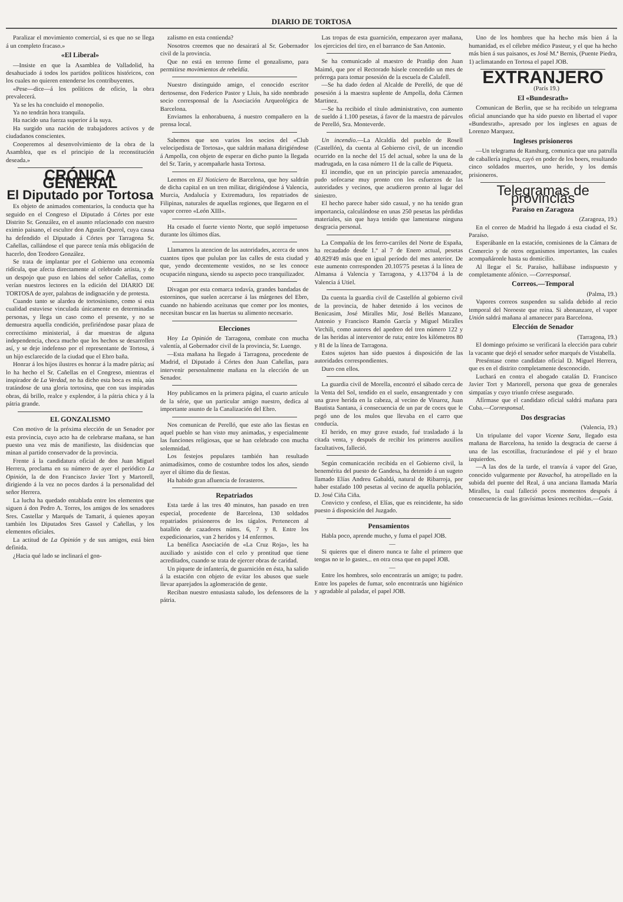DIARIO DE TORTOSA
Paralizar el movimiento comercial, si es que no se llega á un completo fracaso.»
«El Liberal»
—Insiste en que la Asamblea de Valladolid, ha desahuciado á todos los partidos políticos históricos, con los cuales no quieren entenderse los contribuyentes.
«Pese—dice—á los políticos de oficio, la obra prevalecerá.
Ya se les ha concluido el monopolio.
Ya no tendrán hora tranquila.
Ha nacido una fuerza superior á la suya.
Ha surgido una nación de trabajadores activos y de ciudadanos conscientes.
Cooperemos al desenvolvimiento de la obra de la Asamblea, que es el principio de la reconstitución deseada.»
CRÓNICA GENERAL
El Diputado por Tortosa
Es objeto de animados comentarios, la conducta que ha seguido en el Congreso el Diputado á Córtes por este Distrito Sr. González, en el asunto relacionado con nuestro eximio paisano, el escultor don Agustín Querol, cuya causa ha defendido el Diputado á Córtes por Tarragona Sr. Cañellas, callándose el que parece tenía más obligación de hacerlo, don Teodoro González.
Se trata de implantar por el Gobierno una economía ridícula, que afecta directamente al celebrado artista, y de un despojo que puso en labios del señor Cañellas, como verían nuestros lectores en la edición del DIARIO DE TORTOSA de ayer, palabras de indignación y de protesta.
Cuando tanto se alardea de tortosinismo, como si esta cualidad estuviese vinculada únicamente en determinadas personas, y llega un caso como el presente, y no se demuestra aquella condición, prefiriéndose pasar plaza de correctísimo ministerial, á dar muestras de alguna independencia, choca mucho que los hechos se desarrollen así, y se deje indefenso por el representante de Tortosa, á un hijo esclarecido de la ciudad que el Ebro baña.
Honrar á los hijos ilustres es honrar á la madre pátria; así lo ha hecho el Sr. Cañellas en el Congreso, mientras el inspirador de La Verdad, no ha dicho esta boca es mía, aún tratándose de una gloria tortosina, que con sus inspiradas obras, dá brillo, realce y explendor, á la pátria chica y á la pátria grande.
EL GONZALISMO
Con motivo de la próxima elección de un Senador por esta provincia, cuyo acto ha de celebrarse mañana, se han puesto una vez más de manifiesto, las disidencias que minan al partido conservador de la provincia.
Frente á la candidatura oficial de don Juan Miguel Herrera, proclama en su número de ayer el periódico La Opinión, la de don Francisco Javier Tort y Martorell, dirigiendo á la vez no pocos dardos á la personalidad del señor Herrera.
La lucha ha quedado entablada entre los elementos que siguen á don Pedro A. Torres, los amigos de los senadores Sres. Castellar y Marqués de Tamarit, á quienes apoyan también los Diputados Sres Gassol y Cañellas, y los elementos oficiales.
La actitud de La Opinión y de sus amigos, está bien definida.
¿Hacia qué lado se inclinará el gon-
zalismo en esta contienda?
Nosotros creemos que no desairará al Sr. Gobernador civil de la provincia.
Que no está en terreno firme el gonzalismo, para permitirse movimientos de rebeldía.
Nuestro distinguido amigo, el conocido escritor dertosense, don Federico Pastor y Lluis, ha sido nombrado socio corresponsal de la Asociación Arqueológica de Barcelona.
Enviamos la enhorabuena, á nuestro compañero en la prensa local.
Sabemos que son varios los socios del «Club velocipedista de Tortosa», que saldrán mañana dirigiéndose á Ampolla, con objeto de esperar en dicho punto la llegada del Sr. Tarín, y acompañarle hasta Tortosa.
Leemos en El Noticiero de Barcelona, que hoy saldrán de dicha capital en un tren militar, dirigiéndose á Valencia, Murcia, Andalucía y Extremadura, los repatriados de Filipinas, naturales de aquellas regiones, que llegaron en el vapor correo «León XIII».
Ha cesado el fuerte viento Norte, que sopló impetuoso durante los últimos días.
Llamamos la atencion de las autoridades, acerca de unos cuantos tipos que pululan por las calles de esta ciudad y que, yendo decentemente vestidos, no se les conoce ocupación ninguna, siendo su aspecto poco tranquilizador.
Divagan por esta comarca todavía, grandes bandadas de estorninos, que suelen acercarse á las márgenes del Ebro, cuando no habiendo aceitunas que comer por los montes, necesitan buscar en las huertas su alimento necesario.
Elecciones
Hoy La Opinión de Tarragona, combate con mucha valentía, al Gobernador civil de la provincia, Sr. Luengo.
—Esta mañana ha llegado á Tarragona, procedente de Madrid, el Diputado á Córtes don Juan Cañellas, para intervenir personalmente mañana en la elección de un Senador.
Hoy publicamos en la primera página, el cuarto artículo de la série, que un particular amigo nuestro, dedica al importante asunto de la Canalización del Ebro.
Nos comunican de Perelló, que este año las fiestas en aquel pueblo se han visto muy animadas, y especialmente las funciones religiosas, que se han celebrado con mucha solemnidad.
Los festejos populares también han resultado animadísimos, como de costumbre todos los años, siendo ayer el último dia de fiestas.
Ha habido gran afluencia de forasteros.
Repatriados
Esta tarde á las tres 40 minutos, han pasado en tren especial, procedente de Barcelona, 130 soldados repatriados prisioneros de los tágalos. Pertenecen al batallón de cazadores núms. 6, 7 y 8. Entre los expedicionarios, van 2 heridos y 14 enfermos.
La benéfica Asociación de «La Cruz Roja», les ha auxiliado y asistido con el celo y prontitud que tiene acreditados, cuando se trata de ejercer obras de caridad.
Un piquete de infantería, de guarnición en ésta, ha salido á la estación con objeto de evitar los abusos que suele llevar aparejados la aglomeración de gente.
Reciban nuestro entusiasta saludo, los defensores de la pátria.
Las tropas de esta guarnición, empezaron ayer mañana, los ejercicios del tiro, en el barranco de San Antonio.
Se ha comunicado al maestro de Pratdip don Juan Maimó, que por el Rectorado hásele concedido un mes de prórroga para tomar posesión de la escuela de Calafell.
—Se ha dado órden al Alcalde de Perelló, de que dé posesión á la maestra suplente de Ampolla, doña Cármen Martinez.
—Se ha recibido el título administrativo, con aumento de sueldo á 1.100 pesetas, á favor de la maestra de párvulos de Perelló, Sra. Monteverde.
Un incendio.—La Alcaldía del pueblo de Rosell (Castellón), da cuenta al Gobierno civil, de un incendio ocurrido en la noche del 15 del actual, sobre la una de la madrugada, en la casa número 11 de la calle de Piqueta.
El incendio, que en un principio parecía amenazador, pudo sofocarse muy pronto con los esfuerzos de las autoridades y vecinos, que acudieron pronto al lugar del siniestro.
El hecho parece haber sido casual, y no ha tenido gran importancia, calculándose en unas 250 pesetas las pérdidas materiales, sin que haya tenido que lamentarse ninguna desgracia personal.
La Compañía de los ferro-carriles del Norte de España, ha recaudado desde 1.º al 7 de Enero actual, pesetas 40.829'49 más que en igual período del mes anterior. De este aumento corresponden 20.105'75 pesetas á la línea de Almansa á Valencia y Tarragona, y 4.137'04 á la de Valencia á Utiel.
Da cuenta la guardia civil de Castellón al gobierno civil de la provincia, de haber detenido á los vecinos de Benicasim, José Miralles Mir, José Bellés Manzano, Antonio y Francisco Ramón García y Miguel Miralles Virchili, como autores del apedreo del tren número 122 y de las heridas al interventor de ruta; entre los kilómetros 80 y 81 de la línea de Tarragona.
Estos sujetos han sido puestos á disposición de las autoridades correspondientes.
Duro con ellos.
La guardia civil de Morella, encontró el sábado cerca de la Venta del Sol, tendido en el suelo, ensangrentado y con una grave herida en la cabeza, al vecino de Vinaroz, Juan Bautista Santana, á consecuencia de un par de coces que le pegó uno de los mulos que llevaba en el carro que conducía.
El herido, en muy grave estado, fué trasladado á la citada venta, y después de recibir los primeros auxilios facultativos, falleció.
Según comunicación recibida en el Gobierno civil, la benemérita del puesto de Gandesa, ha detenido á un sugeto llamado Elías Andreu Gabaldá, natural de Ribarroja, por haber estafado 100 pesetas al vecino de aquella población, D. José Ciña Ciña.
Convicto y confeso, el Elías, que es reincidente, ha sido puesto á disposición del Juzgado.
Pensamientos
Habla poco, aprende mucho, y fuma el papel JOB.
—
Si quieres que el dinero nunca te falte el primero que tengas no te lo gastes... en otra cosa que en papel JOB.
—
Entre los hombres, solo encontrarás un amigo; tu padre. Entre los papeles de fumar, solo encontrarás uno higiénico y agradable al paladar, el papel JOB.
Uno de los hombres que ha hecho más bien á la humanidad, es el célebre médico Pasteur, y el que ha hecho más bien á sus paisanos, es José M.ª Bernis, (Puente Piedra, 1) aclimatando en Tortosa el papel JOB.
EXTRANJERO
(París 19.)
El «Bundesrath»
Comunican de Berlin, que se ha recibido un telegrama oficial anunciando que ha sido puesto en libertad el vapor «Bundesrath», apresado por los ingleses en aguas de Lorenzo Marquez.
Ingleses prisioneros
—Un telegrama de Ranshurg, comunica que una patrulla de caballería inglesa, cayó en poder de los boers, resultando cinco soldados muertos, uno herido, y los demás prisioneros.
Telegramas de provincias
Paraíso en Zaragoza
(Zaragoza, 19.)
En el correo de Madrid ha llegado á esta ciudad el Sr. Paraíso.
Esperábanle en la estación, comisiones de la Cámara de Comercio y de otros organismos importantes, las cuales acompañáronle hasta su domicilio.
Al llegar el Sr. Paraíso, hallábase indispuesto y completamente afónico. —Corresponsal.
Correos.—Temporal
(Palma, 19.)
Vapores correos suspenden su salida debido al recio temporal del Noroeste que reina. Si abonanzare, el vapor Unión saldrá mañana al amanecer para Barcelona.
Elección de Senador
(Tarragona, 19.)
El domingo próximo se verificará la elección para cubrir la vacante que dejó el senador señor marqués de Vistabella.
Preséntase como candidato oficial D. Miguel Herrera, que es en el distrito completamente desconocido.
Luchará en contra el abogado catalán D. Francisco Javier Tort y Martorell, persona que goza de generales simpatías y cuyo triunfo créese asegurado.
Afírmase que el candidato oficial saldrá mañana para Cuba.—Corresponsal.
Dos desgracias
(Valencia, 19.)
Un tripulante del vapor Vicente Sanz, llegado esta mañana de Barcelona, ha tenido la desgracia de caerse á una de las escotillas, fracturándose el pié y el brazo izquierdos.
—A las dos de la tarde, el tranvía á vapor del Grao, conocido vulgarmente por Ravachol, ha atropellado en la subida del puente del Real, á una anciana llamada María Miralles, la cual falleció pocos momentos después á consecuencia de las gravísimas lesiones recibidas.—Guia.